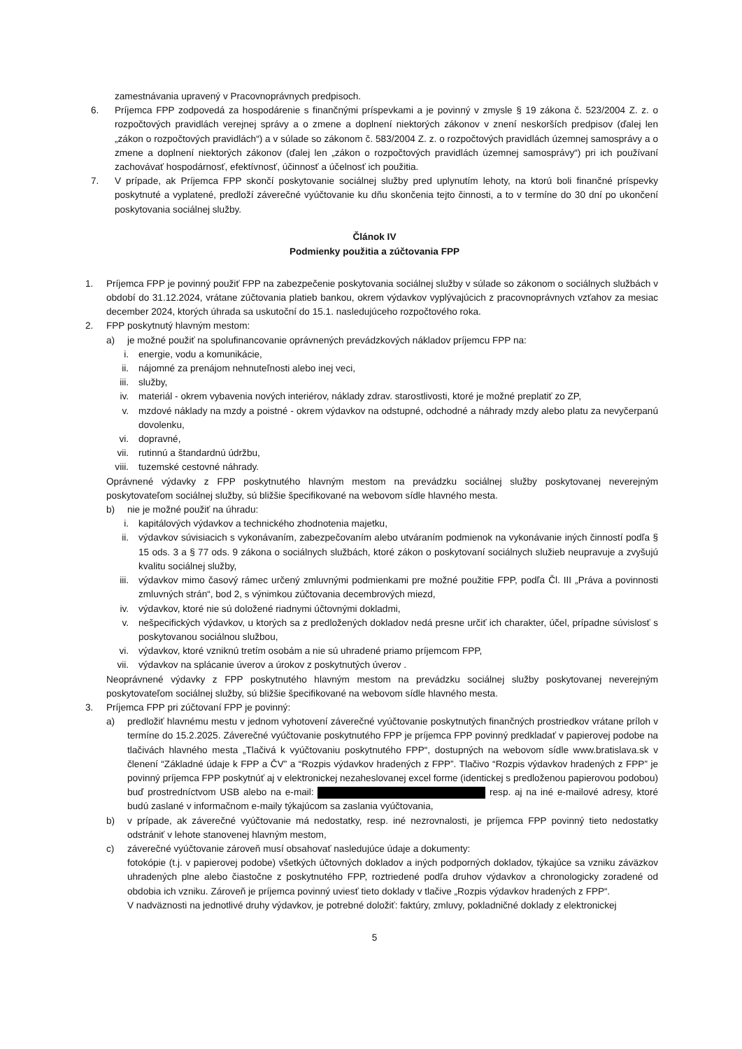zamestnávania upravený v Pracovnoprávnych predpisoch.
6. Príjemca FPP zodpovedá za hospodárenie s finančnými príspevkami a je povinný v zmysle § 19 zákona č. 523/2004 Z. z. o rozpočtových pravidlách verejnej správy a o zmene a doplnení niektorých zákonov v znení neskorších predpisov (ďalej len „zákon o rozpočtových pravidlách“) a v súlade so zákonom č. 583/2004 Z. z. o rozpočtových pravidlách územnej samosprávy a o zmene a doplnení niektorých zákonov (ďalej len „zákon o rozpočtových pravidlách územnej samosprávy“) pri ich používaní zachovávať hospodárnosť, efektívnosť, účinnosť a účelnosť ich použitia.
7. V prípade, ak Príjemca FPP skončí poskytovanie sociálnej služby pred uplynutím lehoty, na ktorú boli finančné príspevky poskytnuté a vyplatené, predloží záverečné vyúčtovanie ku dňu skončenia tejto činnosti, a to v termíne do 30 dní po ukončení poskytovania sociálnej služby.
Článok IV
Podmienky použitia a zúčtovania FPP
1. Príjemca FPP je povinný použiť FPP na zabezpečenie poskytovania sociálnej služby v súlade so zákonom o sociálnych službách v období do 31.12.2024, vrátane zúčtovania platieb bankou, okrem výdavkov vyplývajúcich z pracovnoprávnych vzťahov za mesiac december 2024, ktorých úhrada sa uskutoční do 15.1. nasledujúceho rozpočtového roka.
2. FPP poskytnutý hlavným mestom:
a) je možné použiť na spolufinancovanie oprávnených prevádzkových nákladov príjemcu FPP na:
i. energie, vodu a komunikácie,
ii. nájomné za prenájom nehnuteľnosti alebo inej veci,
iii. služby,
iv. materiál - okrem vybavenia nových interiérov, náklady zdrav. starostlivosti, ktoré je možné preplatiť zo ZP,
v. mzdové náklady na mzdy a poistné - okrem výdavkov na odstupné, odchodné a náhrady mzdy alebo platu za nevyčerpanú dovolenku,
vi. dopravné,
vii. rutinnú a štandardnú údržbu,
viii. tuzemské cestovné náhrady.
Oprávnené výdavky z FPP poskytnutého hlavným mestom na prevádzku sociálnej služby poskytovanej neverejným poskytovateľom sociálnej služby, sú bližšie špecifikované na webovom sídle hlavného mesta.
b) nie je možné použiť na úhradu:
i. kapitálových výdavkov a technického zhodnotenia majetku,
ii. výdavkov súvisiacich s vykonávaním, zabezpečovaním alebo utváraním podmienok na vykonávanie iných činností podľa § 15 ods. 3 a § 77 ods. 9 zákona o sociálnych službách, ktoré zákon o poskytovaní sociálnych služieb neupravuje a zvyšujú kvalitu sociálnej služby,
iii. výdavkov mimo časový rámec určený zmluvnými podmienkami pre možné použitie FPP, podľa Čl. III „Práva a povinnosti zmluvných strán“, bod 2, s výnimkou zúčtovania decembrových miezd,
iv. výdavkov, ktoré nie sú doložené riadnymi účtovnými dokladmi,
v. nešpecifických výdavkov, u ktorých sa z predložených dokladov nedá presne určiť ich charakter, účel, prípadne súvislosť s poskytovanou sociálnou službou,
vi. výdavkov, ktoré vzniknú tretím osobám a nie sú uhradené priamo príjemcom FPP,
vii. výdavkov na splácanie úverov a úrokov z poskytnutých úverov .
Neoprávnené výdavky z FPP poskytnutého hlavným mestom na prevádzku sociálnej služby poskytovanej neverejným poskytovateľom sociálnej služby, sú bližšie špecifikované na webovom sídle hlavného mesta.
3. Príjemca FPP pri zúčtovaní FPP je povinný:
a) predložiť hlavnému mestu v jednom vyhotovení záverečné vyúčtovanie poskytnutých finančných prostriedkov vrátane príloh v termíne do 15.2.2025. Záverečné vyúčtovanie poskytnutého FPP je príjemca FPP povinný predkladať v papierovej podobe na tlačivách hlavného mesta „Tlačivá k vyúčtovaniu poskytnutého FPP“, dostupných na webovom sídle www.bratislava.sk v členení “Základné údaje k FPP a ČV” a “Rozpis výdavkov hradených z FPP”. Tlačivo “Rozpis výdavkov hradených z FPP” je povinný príjemca FPP poskytnúť aj v elektronickej nezaheslovanej excel forme (identickej s predloženou papierovou podobou) buď prostredníctvom USB alebo na e-mail: resp. aj na iné e-mailové adresy, ktoré budú zaslané v informačnom e-maily týkajúcom sa zaslania vyúčtovania,
b) v prípade, ak záverečné vyúčtovanie má nedostatky, resp. iné nezrovnalosti, je príjemca FPP povinný tieto nedostatky odstrániť v lehote stanovenej hlavným mestom,
c) záverečné vyúčtovanie zároveň musí obsahovať nasledujúce údaje a dokumenty:
fotokópie (t.j. v papierovej podobe) všetkých účtovných dokladov a iných podporných dokladov, týkajúce sa vzniku záväzkov uhradených plne alebo čiastočne z poskytnutého FPP, roztriedené podľa druhov výdavkov a chronologicky zoradené od obdobia ich vzniku. Zároveň je príjemca povinný uviesť tieto doklady v tlačive „Rozpis výdavkov hradených z FPP“.
V nadväznosti na jednotlivé druhy výdavkov, je potrebné doložiť: faktúry, zmluvy, pokladničné doklady z elektronickej
5